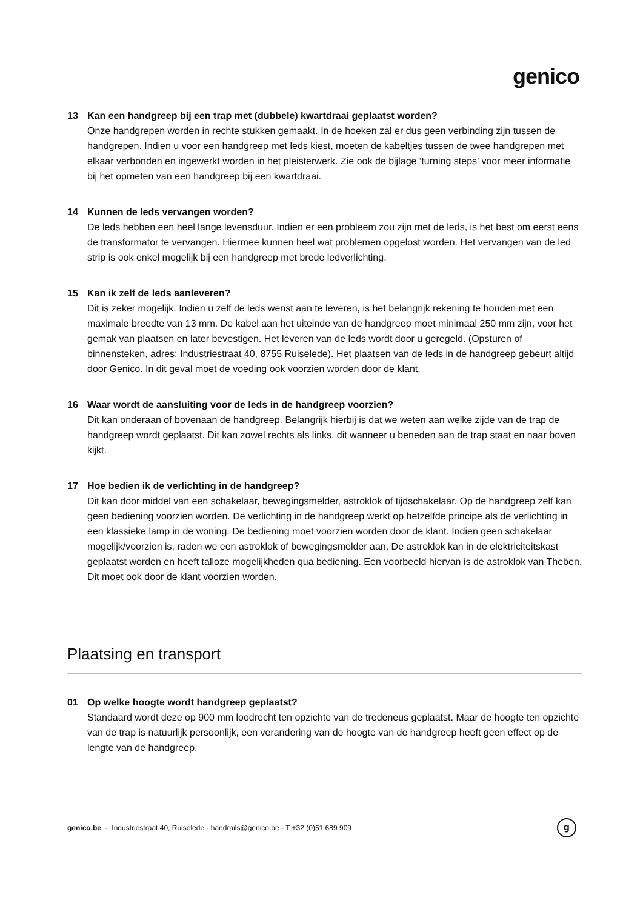genico
13 Kan een handgreep bij een trap met (dubbele) kwartdraai geplaatst worden?
Onze handgrepen worden in rechte stukken gemaakt. In de hoeken zal er dus geen verbinding zijn tussen de handgrepen. Indien u voor een handgreep met leds kiest, moeten de kabeltjes tussen de twee handgrepen met elkaar verbonden en ingewerkt worden in het pleisterwerk. Zie ook de bijlage ‘turning steps’ voor meer informatie bij het opmeten van een handgreep bij een kwartdraai.
14 Kunnen de leds vervangen worden?
De leds hebben een heel lange levensduur. Indien er een probleem zou zijn met de leds, is het best om eerst eens de transformator te vervangen. Hiermee kunnen heel wat problemen opgelost worden. Het vervangen van de led strip is ook enkel mogelijk bij een handgreep met brede ledverlichting.
15 Kan ik zelf de leds aanleveren?
Dit is zeker mogelijk. Indien u zelf de leds wenst aan te leveren, is het belangrijk rekening te houden met een maximale breedte van 13 mm. De kabel aan het uiteinde van de handgreep moet minimaal 250 mm zijn, voor het gemak van plaatsen en later bevestigen. Het leveren van de leds wordt door u geregeld. (Opsturen of binnensteken, adres: Industriestraat 40, 8755 Ruiselede). Het plaatsen van de leds in de handgreep gebeurt altijd door Genico. In dit geval moet de voeding ook voorzien worden door de klant.
16 Waar wordt de aansluiting voor de leds in de handgreep voorzien?
Dit kan onderaan of bovenaan de handgreep. Belangrijk hierbij is dat we weten aan welke zijde van de trap de handgreep wordt geplaatst. Dit kan zowel rechts als links, dit wanneer u beneden aan de trap staat en naar boven kijkt.
17 Hoe bedien ik de verlichting in de handgreep?
Dit kan door middel van een schakelaar, bewegingsmelder, astroklok of tijdschakelaar. Op de handgreep zelf kan geen bediening voorzien worden. De verlichting in de handgreep werkt op hetzelfde principe als de verlichting in een klassieke lamp in de woning. De bediening moet voorzien worden door de klant. Indien geen schakelaar mogelijk/voorzien is, raden we een astroklok of bewegingsmelder aan. De astroklok kan in de elektriciteitskast geplaatst worden en heeft talloze mogelijkheden qua bediening. Een voorbeeld hiervan is de astroklok van Theben. Dit moet ook door de klant voorzien worden.
Plaatsing en transport
01 Op welke hoogte wordt handgreep geplaatst?
Standaard wordt deze op 900 mm loodrecht ten opzichte van de tredeneus geplaatst. Maar de hoogte ten opzichte van de trap is natuurlijk persoonlijk, een verandering van de hoogte van de handgreep heeft geen effect op de lengte van de handgreep.
genico.be - Industriestraat 40, Ruiselede - handrails@genico.be - T +32 (0)51 689 909
g